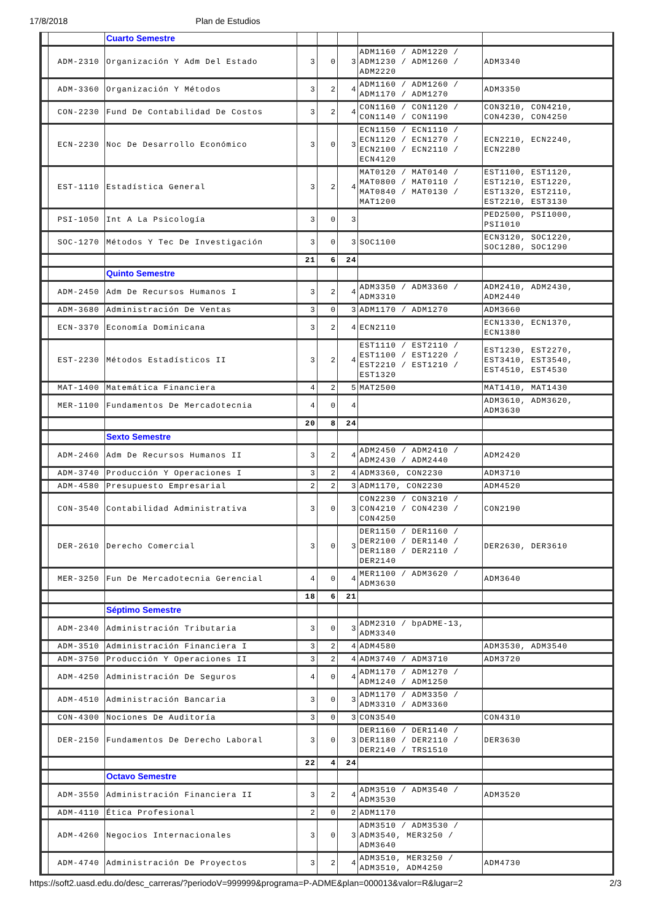17/8/2018 Plan de Estudios
| | | Cuarto Semestre | | | | | |
| | ADM-2310 | Organización Y Adm Del Estado | 3 | 0 | 3 | ADM1160 / ADM1220 / ADM1230 / ADM1260 / ADM2220 | ADM3340 |
| | ADM-3360 | Organización Y Métodos | 3 | 2 | 4 | ADM1160 / ADM1260 / ADM1170 / ADM1270 | ADM3350 |
| | CON-2230 | Fund De Contabilidad De Costos | 3 | 2 | 4 | CON1160 / CON1120 / CON1140 / CON1190 | CON3210, CON4210, CON4230, CON4250 |
| | ECN-2230 | Noc De Desarrollo Económico | 3 | 0 | 3 | ECN1150 / ECN1110 / ECN1120 / ECN1270 / ECN2100 / ECN2110 / ECN4120 | ECN2210, ECN2240, ECN2280 |
| | EST-1110 | Estadística General | 3 | 2 | 4 | MAT0120 / MAT0140 / MAT0800 / MAT0110 / MAT0840 / MAT0130 / MAT1200 | EST1100, EST1120, EST1210, EST1220, EST1320, EST2110, EST2210, EST3130 |
| | PSI-1050 | Int A La Psicología | 3 | 0 | 3 | | PED2500, PSI1000, PSI1010 |
| | SOC-1270 | Métodos Y Tec De Investigación | 3 | 0 | 3 | SOC1100 | ECN3120, SOC1220, SOC1280, SOC1290 |
| | | | 21 | 6 | 24 | | |
| | | Quinto Semestre | | | | | |
| | ADM-2450 | Adm De Recursos Humanos I | 3 | 2 | 4 | ADM3350 / ADM3360 / ADM3310 | ADM2410, ADM2430, ADM2440 |
| | ADM-3680 | Administración De Ventas | 3 | 0 | 3 | ADM1170 / ADM1270 | ADM3660 |
| | ECN-3370 | Economía Dominicana | 3 | 2 | 4 | ECN2110 | ECN1330, ECN1370, ECN1380 |
| | EST-2230 | Métodos Estadísticos II | 3 | 2 | 4 | EST1110 / EST2110 / EST1100 / EST1220 / EST2210 / EST1210 / EST1320 | EST1230, EST2270, EST3410, EST3540, EST4510, EST4530 |
| | MAT-1400 | Matemática Financiera | 4 | 2 | 5 | MAT2500 | MAT1410, MAT1430 |
| | MER-1100 | Fundamentos De Mercadotecnia | 4 | 0 | 4 | | ADM3610, ADM3620, ADM3630 |
| | | | 20 | 8 | 24 | | |
| | | Sexto Semestre | | | | | |
| | ADM-2460 | Adm De Recursos Humanos II | 3 | 2 | 4 | ADM2450 / ADM2410 / ADM2430 / ADM2440 | ADM2420 |
| | ADM-3740 | Producción Y Operaciones I | 3 | 2 | 4 | ADM3360, CON2230 | ADM3710 |
| | ADM-4580 | Presupuesto Empresarial | 2 | 2 | 3 | ADM1170, CON2230 | ADM4520 |
| | CON-3540 | Contabilidad Administrativa | 3 | 0 | 3 | CON2230 / CON3210 / CON4210 / CON4230 / CON4250 | CON2190 |
| | DER-2610 | Derecho Comercial | 3 | 0 | 3 | DER1150 / DER1160 / DER2100 / DER1140 / DER1180 / DER2110 / DER2140 | DER2630, DER3610 |
| | MER-3250 | Fun De Mercadotecnia Gerencial | 4 | 0 | 4 | MER1100 / ADM3620 / ADM3630 | ADM3640 |
| | | | 18 | 6 | 21 | | |
| | | Séptimo Semestre | | | | | |
| | ADM-2340 | Administración Tributaria | 3 | 0 | 3 | ADM2310 / bpADME-13, ADM3340 | |
| | ADM-3510 | Administración Financiera I | 3 | 2 | 4 | ADM4580 | ADM3530, ADM3540 |
| | ADM-3750 | Producción Y Operaciones II | 3 | 2 | 4 | ADM3740 / ADM3710 | ADM3720 |
| | ADM-4250 | Administración De Seguros | 4 | 0 | 4 | ADM1170 / ADM1270 / ADM1240 / ADM1250 | |
| | ADM-4510 | Administración Bancaria | 3 | 0 | 3 | ADM1170 / ADM3350 / ADM3310 / ADM3360 | |
| | CON-4300 | Nociones De Auditoría | 3 | 0 | 3 | CON3540 | CON4310 |
| | DER-2150 | Fundamentos De Derecho Laboral | 3 | 0 | 3 | DER1160 / DER1140 / DER1180 / DER2110 / DER2140 / TRS1510 | DER3630 |
| | | | 22 | 4 | 24 | | |
| | | Octavo Semestre | | | | | |
| | ADM-3550 | Administración Financiera II | 3 | 2 | 4 | ADM3510 / ADM3540 / ADM3530 | ADM3520 |
| | ADM-4110 | Ética Profesional | 2 | 0 | 2 | ADM1170 | |
| | ADM-4260 | Negocios Internacionales | 3 | 0 | 3 | ADM3510 / ADM3530 / ADM3540, MER3250 / ADM3640 | |
| | ADM-4740 | Administración De Proyectos | 3 | 2 | 4 | ADM3510, MER3250 / ADM3510, ADM4250 | ADM4730 |
https://soft2.uasd.edu.do/desc_carreras/?periodoV=999999&programa=P-ADME&plan=000013&valor=R&lugar=2 2/3